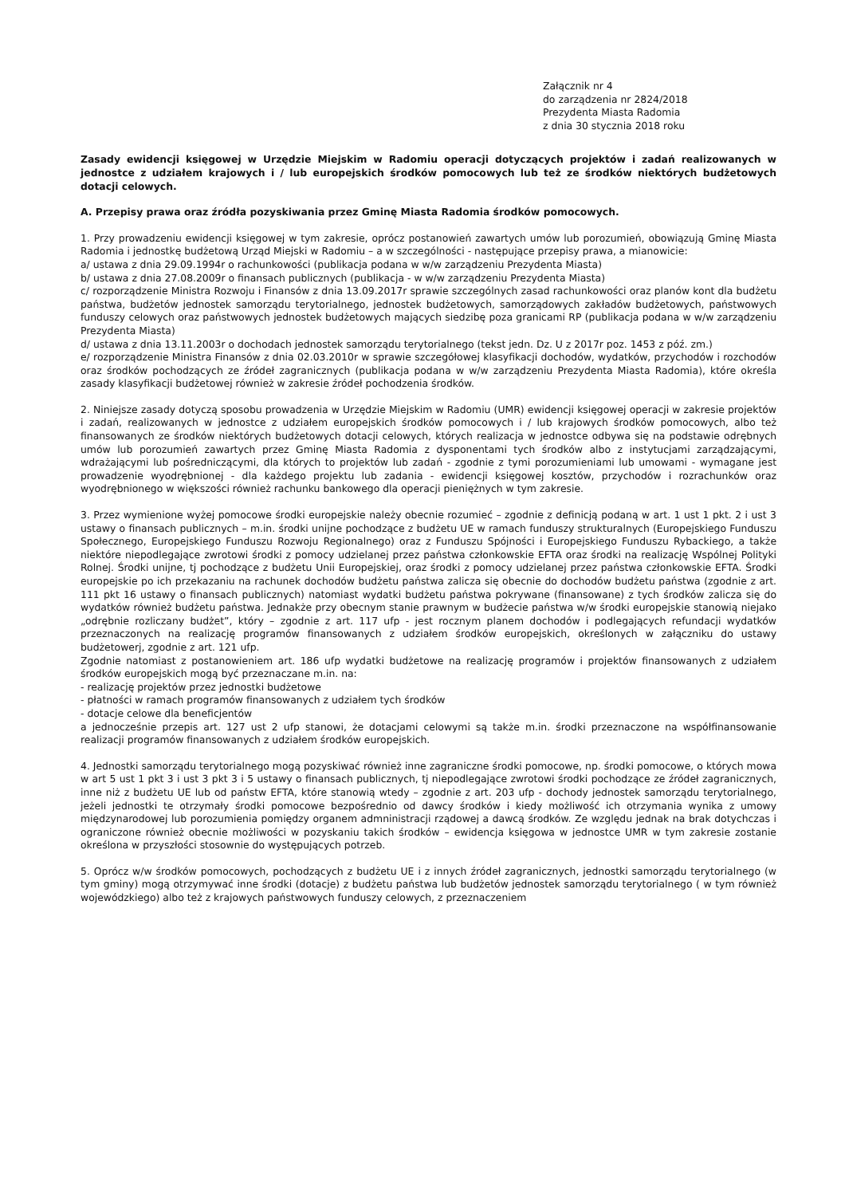Załącznik nr 4
do zarządzenia nr 2824/2018
Prezydenta Miasta Radomia
z dnia 30 stycznia 2018 roku
Zasady ewidencji księgowej w Urzędzie Miejskim w Radomiu operacji dotyczących projektów i zadań realizowanych w jednostce z udziałem krajowych i / lub europejskich środków pomocowych lub też ze środków niektórych budżetowych dotacji celowych.
A. Przepisy prawa oraz źródła pozyskiwania przez Gminę Miasta Radomia środków pomocowych.
1. Przy prowadzeniu ewidencji księgowej w tym zakresie, oprócz postanowień zawartych umów lub porozumień, obowiązują Gminę Miasta Radomia i jednostkę budżetową Urząd Miejski w Radomiu – a w szczególności - następujące przepisy prawa, a mianowicie:
a/ ustawa z dnia 29.09.1994r o rachunkowości (publikacja podana w w/w zarządzeniu Prezydenta Miasta)
b/ ustawa z dnia 27.08.2009r o finansach publicznych (publikacja - w w/w zarządzeniu Prezydenta Miasta)
c/ rozporządzenie Ministra Rozwoju i Finansów z dnia 13.09.2017r sprawie szczególnych zasad rachunkowości oraz planów kont dla budżetu państwa, budżetów jednostek samorządu terytorialnego, jednostek budżetowych, samorządowych zakładów budżetowych, państwowych funduszy celowych oraz państwowych jednostek budżetowych mających siedzibę poza granicami RP (publikacja podana w w/w zarządzeniu Prezydenta Miasta)
d/ ustawa z dnia 13.11.2003r o dochodach jednostek samorządu terytorialnego (tekst jedn. Dz. U z 2017r poz. 1453 z póź. zm.)
e/ rozporządzenie Ministra Finansów z dnia 02.03.2010r w sprawie szczegółowej klasyfikacji dochodów, wydatków, przychodów i rozchodów oraz środków pochodzących ze źródeł zagranicznych (publikacja podana w w/w zarządzeniu Prezydenta Miasta Radomia), które określa zasady klasyfikacji budżetowej również w zakresie źródeł pochodzenia środków.
2. Niniejsze zasady dotyczą sposobu prowadzenia w Urzędzie Miejskim w Radomiu (UMR) ewidencji księgowej operacji w zakresie projektów i zadań, realizowanych w jednostce z udziałem europejskich środków pomocowych i / lub krajowych środków pomocowych, albo też finansowanych ze środków niektórych budżetowych dotacji celowych, których realizacja w jednostce odbywa się na podstawie odrębnych umów lub porozumień zawartych przez Gminę Miasta Radomia z dysponentami tych środków albo z instytucjami zarządzającymi, wdrażającymi lub pośredniczącymi, dla których to projektów lub zadań - zgodnie z tymi porozumieniami lub umowami - wymagane jest prowadzenie wyodrębnionej - dla każdego projektu lub zadania - ewidencji księgowej kosztów, przychodów i rozrachunków oraz wyodrębnionego w większości również rachunku bankowego dla operacji pieniężnych w tym zakresie.
3. Przez wymienione wyżej pomocowe środki europejskie należy obecnie rozumieć – zgodnie z definicją podaną w art. 1 ust 1 pkt. 2 i ust 3 ustawy o finansach publicznych – m.in. środki unijne pochodzące z budżetu UE w ramach funduszy strukturalnych (Europejskiego Funduszu Społecznego, Europejskiego Funduszu Rozwoju Regionalnego) oraz z Funduszu Spójności i Europejskiego Funduszu Rybackiego, a także niektóre niepodlegające zwrotowi środki z pomocy udzielanej przez państwa członkowskie EFTA oraz środki na realizację Wspólnej Polityki Rolnej. Środki unijne, tj pochodzące z budżetu Unii Europejskiej, oraz środki z pomocy udzielanej przez państwa członkowskie EFTA. Środki europejskie po ich przekazaniu na rachunek dochodów budżetu państwa zalicza się obecnie do dochodów budżetu państwa (zgodnie z art. 111 pkt 16 ustawy o finansach publicznych) natomiast wydatki budżetu państwa pokrywane (finansowane) z tych środków zalicza się do wydatków również budżetu państwa. Jednakże przy obecnym stanie prawnym w budżecie państwa w/w środki europejskie stanowią niejako „odrębnie rozliczany budżet”, który – zgodnie z art. 117 ufp - jest rocznym planem dochodów i podlegających refundacji wydatków przeznaczonych na realizację programów finansowanych z udziałem środków europejskich, określonych w załączniku do ustawy budżetowerj, zgodnie z art. 121 ufp.
Zgodnie natomiast z postanowieniem art. 186 ufp wydatki budżetowe na realizację programów i projektów finansowanych z udziałem środków europejskich mogą być przeznaczane m.in. na:
- realizację projektów przez jednostki budżetowe
- płatności w ramach programów finansowanych z udziałem tych środków
- dotacje celowe dla beneficjentów
a jednocześnie przepis art. 127 ust 2 ufp stanowi, że dotacjami celowymi są także m.in. środki przeznaczone na współfinansowanie realizacji programów finansowanych z udziałem środków europejskich.
4. Jednostki samorządu terytorialnego mogą pozyskiwać również inne zagraniczne środki pomocowe, np. środki pomocowe, o których mowa w art 5 ust 1 pkt 3 i ust 3 pkt 3 i 5 ustawy o finansach publicznych, tj niepodlegające zwrotowi środki pochodzące ze źródeł zagranicznych, inne niż z budżetu UE lub od państw EFTA, które stanowią wtedy – zgodnie z art. 203 ufp - dochody jednostek samorządu terytorialnego, jeżeli jednostki te otrzymały środki pomocowe bezpośrednio od dawcy środków i kiedy możliwość ich otrzymania wynika z umowy międzynarodowej lub porozumienia pomiędzy organem admninistracji rządowej a dawcą środków. Ze względu jednak na brak dotychczas i ograniczone również obecnie możliwości w pozyskaniu takich środków – ewidencja księgowa w jednostce UMR w tym zakresie zostanie określona w przyszłości stosownie do występujących potrzeb.
5. Oprócz w/w środków pomocowych, pochodzących z budżetu UE i z innych źródeł zagranicznych, jednostki samorządu terytorialnego (w tym gminy) mogą otrzymywać inne środki (dotacje) z budżetu państwa lub budżetów jednostek samorządu terytorialnego ( w tym również wojewódzkiego) albo też z krajowych państwowych funduszy celowych, z przeznaczeniem